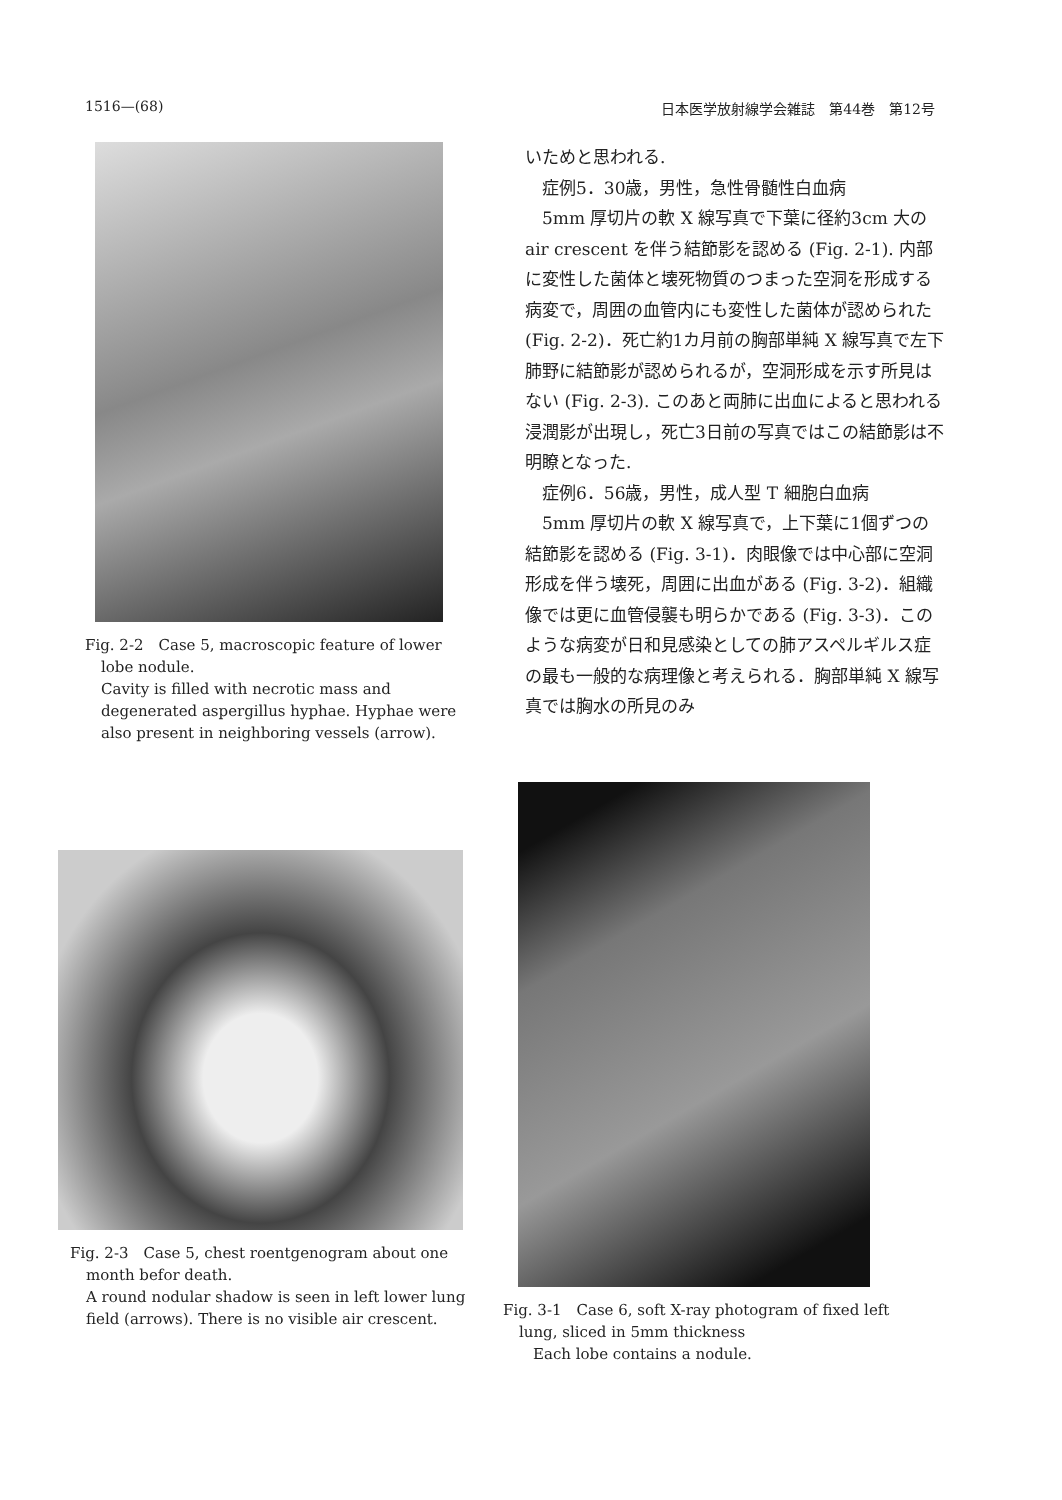1516—(68) 日本医学放射線学会雑誌　第44巻　第12号
Fig. 2-2　Case 5, macroscopic feature of lower lobe nodule.
Cavity is filled with necrotic mass and degenerated aspergillus hyphae. Hyphae were also present in neighboring vessels (arrow).
いためと思われる.
症例5．30歳，男性，急性骨髄性白血病
5mm 厚切片の軟 X 線写真で下葉に径約3cm 大の air crescent を伴う結節影を認める (Fig. 2-1). 内部に変性した菌体と壊死物質のつまった空洞を形成する病変で，周囲の血管内にも変性した菌体が認められた (Fig. 2-2)．死亡約1カ月前の胸部単純 X 線写真で左下肺野に結節影が認められるが，空洞形成を示す所見はない (Fig. 2-3). このあと両肺に出血によると思われる浸潤影が出現し，死亡3日前の写真ではこの結節影は不明瞭となった.
症例6．56歳，男性，成人型 T 細胞白血病
5mm 厚切片の軟 X 線写真で，上下葉に1個ずつの結節影を認める (Fig. 3-1)．肉眼像では中心部に空洞形成を伴う壊死，周囲に出血がある (Fig. 3-2)．組織像では更に血管侵襲も明らかである (Fig. 3-3)．このような病変が日和見感染としての肺アスペルギルス症の最も一般的な病理像と考えられる．胸部単純 X 線写真では胸水の所見のみ
Fig. 2-3　Case 5, chest roentgenogram about one month befor death.
A round nodular shadow is seen in left lower lung field (arrows). There is no visible air crescent.
Fig. 3-1　Case 6, soft X-ray photogram of fixed left lung, sliced in 5mm thickness
Each lobe contains a nodule.